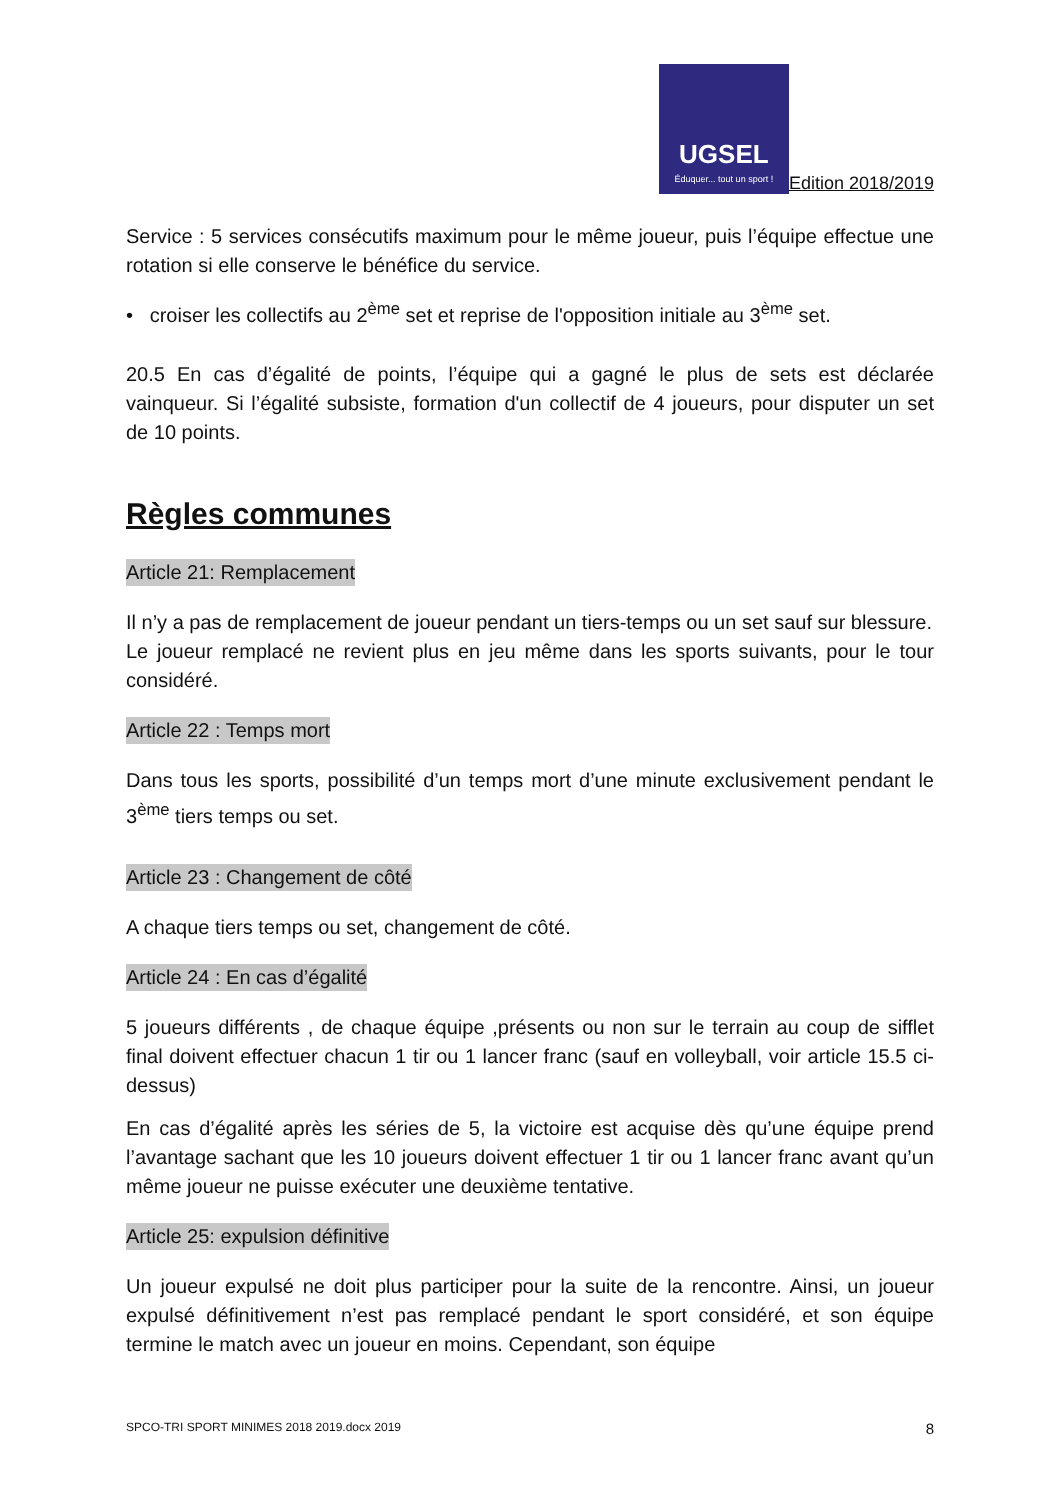UGSEL
Éduquer... tout un sport !
Edition 2018/2019
Service : 5 services consécutifs maximum pour le même joueur, puis l’équipe effectue une rotation si elle conserve le bénéfice du service.
• croiser les collectifs au 2<sup>ème</sup> set et reprise de l'opposition initiale au 3<sup>ème</sup> set.
20.5 En cas d’égalité de points, l’équipe qui a gagné le plus de sets est déclarée vainqueur. Si l’égalité subsiste, formation d'un collectif de 4 joueurs, pour disputer un set de 10 points.
Règles communes
Article 21: Remplacement
Il n’y a pas de remplacement de joueur pendant un tiers-temps ou un set sauf sur blessure.
Le joueur remplacé ne revient plus en jeu même dans les sports suivants, pour le tour considéré.
Article 22 : Temps mort
Dans tous les sports, possibilité d’un temps mort d’une minute exclusivement pendant le 3<sup>ème</sup> tiers temps ou set.
Article 23 : Changement de côté
A chaque tiers temps ou set, changement de côté.
Article 24 : En cas d’égalité
5 joueurs différents , de chaque équipe ,présents ou non sur le terrain au coup de sifflet final doivent effectuer chacun 1 tir ou 1 lancer franc (sauf en volleyball, voir article 15.5 ci-dessus)
En cas d’égalité après les séries de 5, la victoire est acquise dès qu’une équipe prend l’avantage sachant que les 10 joueurs doivent effectuer 1 tir ou 1 lancer franc avant qu’un même joueur ne puisse exécuter une deuxième tentative.
Article 25: expulsion définitive
Un joueur expulsé ne doit plus participer pour la suite de la rencontre. Ainsi, un joueur expulsé définitivement n’est pas remplacé pendant le sport considéré, et son équipe termine le match avec un joueur en moins. Cependant, son équipe
SPCO-TRI SPORT MINIMES 2018 2019.docx 2019 8